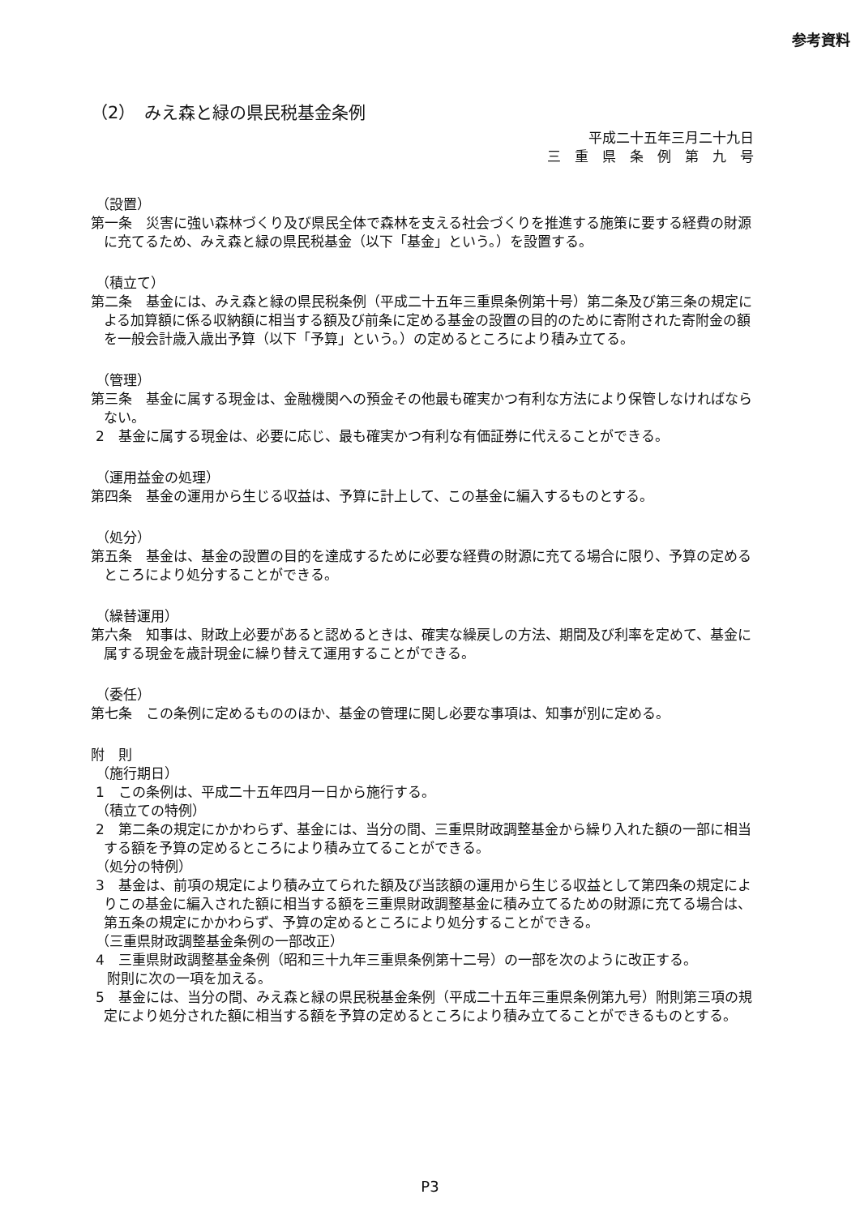参考資料
（2）　みえ森と緑の県民税基金条例
平成二十五年三月二十九日
三　重　県　条　例　第　九　号
（設置）
第一条　災害に強い森林づくり及び県民全体で森林を支える社会づくりを推進する施策に要する経費の財源に充てるため、みえ森と緑の県民税基金（以下「基金」という。）を設置する。
（積立て）
第二条　基金には、みえ森と緑の県民税条例（平成二十五年三重県条例第十号）第二条及び第三条の規定による加算額に係る収納額に相当する額及び前条に定める基金の設置の目的のために寄附された寄附金の額を一般会計歳入歳出予算（以下「予算」という。）の定めるところにより積み立てる。
（管理）
第三条　基金に属する現金は、金融機関への預金その他最も確実かつ有利な方法により保管しなければならない。
2　基金に属する現金は、必要に応じ、最も確実かつ有利な有価証券に代えることができる。
（運用益金の処理）
第四条　基金の運用から生じる収益は、予算に計上して、この基金に編入するものとする。
（処分）
第五条　基金は、基金の設置の目的を達成するために必要な経費の財源に充てる場合に限り、予算の定めるところにより処分することができる。
（繰替運用）
第六条　知事は、財政上必要があると認めるときは、確実な繰戻しの方法、期間及び利率を定めて、基金に属する現金を歳計現金に繰り替えて運用することができる。
（委任）
第七条　この条例に定めるもののほか、基金の管理に関し必要な事項は、知事が別に定める。
附　則
（施行期日）
1　この条例は、平成二十五年四月一日から施行する。
（積立ての特例）
2　第二条の規定にかかわらず、基金には、当分の間、三重県財政調整基金から繰り入れた額の一部に相当する額を予算の定めるところにより積み立てることができる。
（処分の特例）
3　基金は、前項の規定により積み立てられた額及び当該額の運用から生じる収益として第四条の規定によりこの基金に編入された額に相当する額を三重県財政調整基金に積み立てるための財源に充てる場合は、第五条の規定にかかわらず、予算の定めるところにより処分することができる。
（三重県財政調整基金条例の一部改正）
4　三重県財政調整基金条例（昭和三十九年三重県条例第十二号）の一部を次のように改正する。
附則に次の一項を加える。
5　基金には、当分の間、みえ森と緑の県民税基金条例（平成二十五年三重県条例第九号）附則第三項の規定により処分された額に相当する額を予算の定めるところにより積み立てることができるものとする。
P3